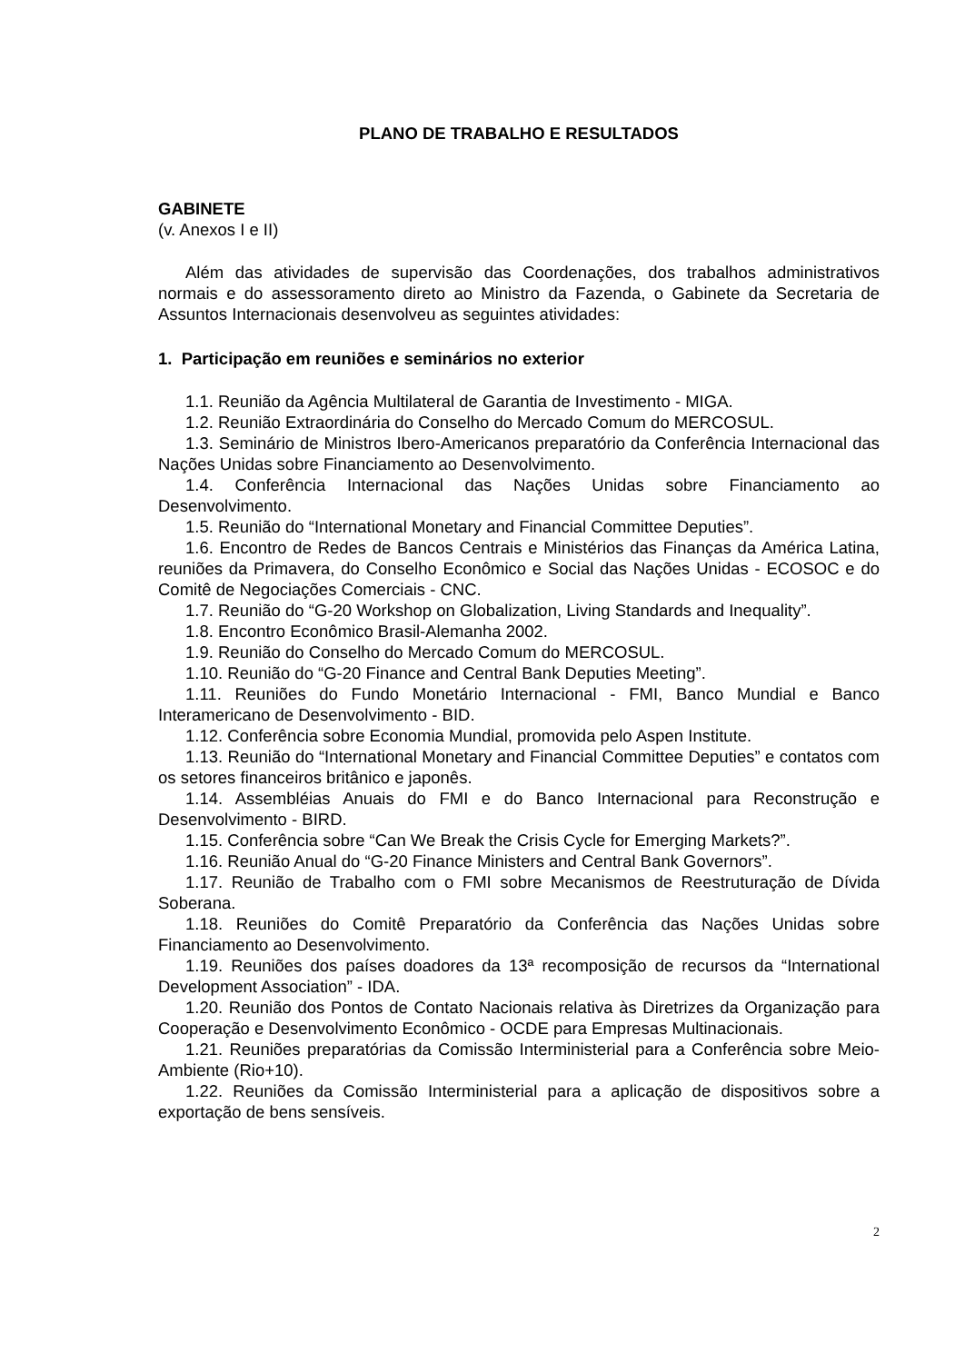PLANO DE TRABALHO E RESULTADOS
GABINETE
(v. Anexos I e II)
Além das atividades de supervisão das Coordenações, dos trabalhos administrativos normais e do assessoramento direto ao Ministro da Fazenda, o Gabinete da Secretaria de Assuntos Internacionais desenvolveu as seguintes atividades:
1. Participação em reuniões e seminários no exterior
1.1. Reunião da Agência Multilateral de Garantia de Investimento - MIGA.
1.2. Reunião Extraordinária do Conselho do Mercado Comum do MERCOSUL.
1.3. Seminário de Ministros Ibero-Americanos preparatório da Conferência Internacional das Nações Unidas sobre Financiamento ao Desenvolvimento.
1.4. Conferência Internacional das Nações Unidas sobre Financiamento ao Desenvolvimento.
1.5. Reunião do “International Monetary and Financial Committee Deputies”.
1.6. Encontro de Redes de Bancos Centrais e Ministérios das Finanças da América Latina, reuniões da Primavera, do Conselho Econômico e Social das Nações Unidas - ECOSOC e do Comitê de Negociações Comerciais - CNC.
1.7. Reunião do “G-20 Workshop on Globalization, Living Standards and Inequality”.
1.8. Encontro Econômico Brasil-Alemanha 2002.
1.9. Reunião do Conselho do Mercado Comum do MERCOSUL.
1.10. Reunião do “G-20 Finance and Central Bank Deputies Meeting”.
1.11. Reuniões do Fundo Monetário Internacional - FMI, Banco Mundial e Banco Interamericano de Desenvolvimento - BID.
1.12. Conferência sobre Economia Mundial, promovida pelo Aspen Institute.
1.13. Reunião do “International Monetary and Financial Committee Deputies” e contatos com os setores financeiros britânico e japonês.
1.14. Assembléias Anuais do FMI e do Banco Internacional para Reconstrução e Desenvolvimento - BIRD.
1.15. Conferência sobre “Can We Break the Crisis Cycle for Emerging Markets?”.
1.16. Reunião Anual do “G-20 Finance Ministers and Central Bank Governors”.
1.17. Reunião de Trabalho com o FMI sobre Mecanismos de Reestruturação de Dívida Soberana.
1.18. Reuniões do Comitê Preparatório da Conferência das Nações Unidas sobre Financiamento ao Desenvolvimento.
1.19. Reuniões dos países doadores da 13ª recomposição de recursos da “International Development Association” - IDA.
1.20. Reunião dos Pontos de Contato Nacionais relativa às Diretrizes da Organização para Cooperação e Desenvolvimento Econômico - OCDE para Empresas Multinacionais.
1.21. Reuniões preparatórias da Comissão Interministerial para a Conferência sobre Meio-Ambiente (Rio+10).
1.22. Reuniões da Comissão Interministerial para a aplicação de dispositivos sobre a exportação de bens sensíveis.
2